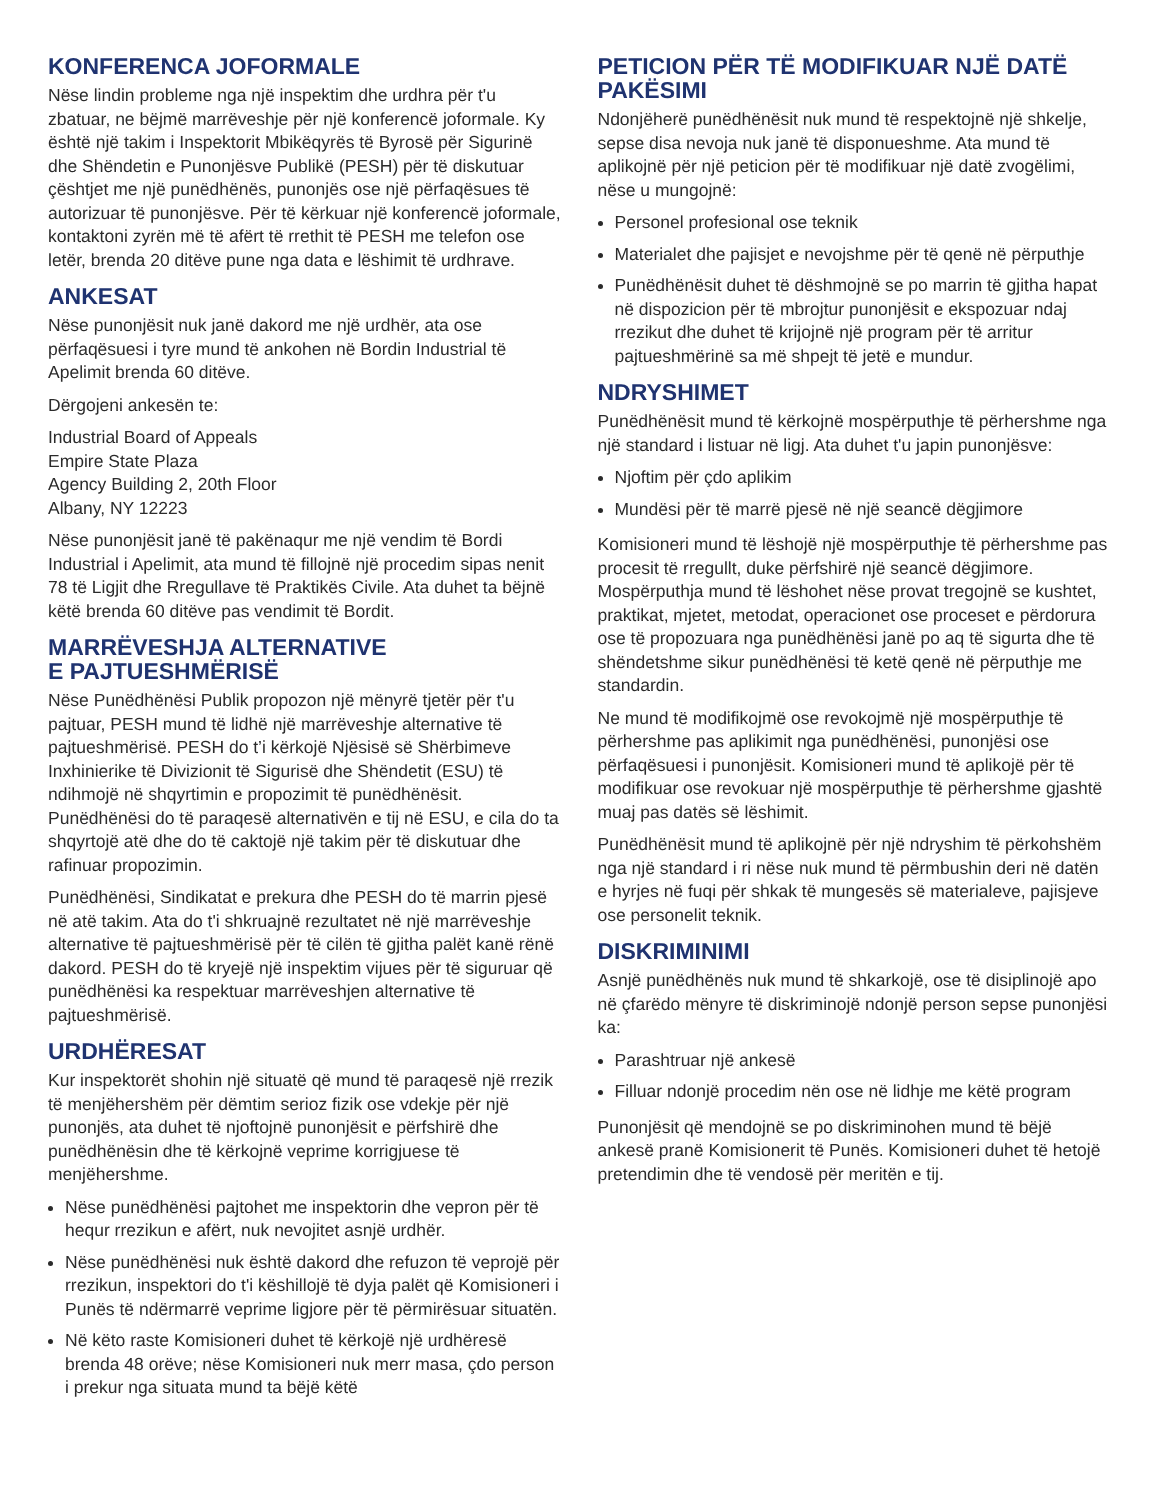KONFERENCA JOFORMALE
Nëse lindin probleme nga një inspektim dhe urdhra për t'u zbatuar, ne bëjmë marrëveshje për një konferencë joformale. Ky është një takim i Inspektorit Mbikëqyrës të Byrosë për Sigurinë dhe Shëndetin e Punonjësve Publikë (PESH) për të diskutuar çështjet me një punëdhënës, punonjës ose një përfaqësues të autorizuar të punonjësve. Për të kërkuar një konferencë joformale, kontaktoni zyrën më të afërt të rrethit të PESH me telefon ose letër, brenda 20 ditëve pune nga data e lëshimit të urdhrave.
ANKESAT
Nëse punonjësit nuk janë dakord me një urdhër, ata ose përfaqësuesi i tyre mund të ankohen në Bordin Industrial të Apelimit brenda 60 ditëve.
Dërgojeni ankesën te:
Industrial Board of Appeals
Empire State Plaza
Agency Building 2, 20th Floor
Albany, NY 12223
Nëse punonjësit janë të pakënaqur me një vendim të Bordi Industrial i Apelimit, ata mund të fillojnë një procedim sipas nenit 78 të Ligjit dhe Rregullave të Praktikës Civile. Ata duhet ta bëjnë këtë brenda 60 ditëve pas vendimit të Bordit.
MARRËVESHJA ALTERNATIVE
E PAJTUESHMËRISË
Nëse Punëdhënësi Publik propozon një mënyrë tjetër për t'u pajtuar, PESH mund të lidhë një marrëveshje alternative të pajtueshmërisë. PESH do t’i kërkojë Njësisë së Shërbimeve Inxhinierike të Divizionit të Sigurisë dhe Shëndetit (ESU) të ndihmojë në shqyrtimin e propozimit të punëdhënësit. Punëdhënësi do të paraqesë alternativën e tij në ESU, e cila do ta shqyrtojë atë dhe do të caktojë një takim për të diskutuar dhe rafinuar propozimin.
Punëdhënësi, Sindikatat e prekura dhe PESH do të marrin pjesë në atë takim. Ata do t'i shkruajnë rezultatet në një marrëveshje alternative të pajtueshmërisë për të cilën të gjitha palët kanë rënë dakord. PESH do të kryejë një inspektim vijues për të siguruar që punëdhënësi ka respektuar marrëveshjen alternative të pajtueshmërisë.
URDHËRESAT
Kur inspektorët shohin një situatë që mund të paraqesë një rrezik të menjëhershëm për dëmtim serioz fizik ose vdekje për një punonjës, ata duhet të njoftojnë punonjësit e përfshirë dhe punëdhënësin dhe të kërkojnë veprime korrigjuese të menjëhershme.
Nëse punëdhënësi pajtohet me inspektorin dhe vepron për të hequr rrezikun e afërt, nuk nevojitet asnjë urdhër.
Nëse punëdhënësi nuk është dakord dhe refuzon të veprojë për rrezikun, inspektori do t'i këshillojë të dyja palët që Komisioneri i Punës të ndërmarrë veprime ligjore për të përmirësuar situatën.
Në këto raste Komisioneri duhet të kërkojë një urdhëresë brenda 48 orëve; nëse Komisioneri nuk merr masa, çdo person i prekur nga situata mund ta bëjë këtë
PETICION PËR TË MODIFIKUAR NJË DATË PAKËSIMI
Ndonjëherë punëdhënësit nuk mund të respektojnë një shkelje, sepse disa nevoja nuk janë të disponueshme. Ata mund të aplikojnë për një peticion për të modifikuar një datë zvogëlimi, nëse u mungojnë:
Personel profesional ose teknik
Materialet dhe pajisjet e nevojshme për të qenë në përputhje
Punëdhënësit duhet të dëshmojnë se po marrin të gjitha hapat në dispozicion për të mbrojtur punonjësit e ekspozuar ndaj rrezikut dhe duhet të krijojnë një program për të arritur pajtueshmërinë sa më shpejt të jetë e mundur.
NDRYSHIMET
Punëdhënësit mund të kërkojnë mospërputhje të përhershme nga një standard i listuar në ligj. Ata duhet t'u japin punonjësve:
Njoftim për çdo aplikim
Mundësi për të marrë pjesë në një seancë dëgjimore
Komisioneri mund të lëshojë një mospërputhje të përhershme pas procesit të rregullt, duke përfshirë një seancë dëgjimore. Mospërputhja mund të lëshohet nëse provat tregojnë se kushtet, praktikat, mjetet, metodat, operacionet ose proceset e përdorura ose të propozuara nga punëdhënësi janë po aq të sigurta dhe të shëndetshme sikur punëdhënësi të ketë qenë në përputhje me standardin.
Ne mund të modifikojmë ose revokojmë një mospërputhje të përhershme pas aplikimit nga punëdhënësi, punonjësi ose përfaqësuesi i punonjësit. Komisioneri mund të aplikojë për të modifikuar ose revokuar një mospërputhje të përhershme gjashtë muaj pas datës së lëshimit.
Punëdhënësit mund të aplikojnë për një ndryshim të përkohshëm nga një standard i ri nëse nuk mund të përmbushin deri në datën e hyrjes në fuqi për shkak të mungesës së materialeve, pajisjeve ose personelit teknik.
DISKRIMINIMI
Asnjë punëdhënës nuk mund të shkarkojë, ose të disiplinojë apo në çfarëdo mënyre të diskriminojë ndonjë person sepse punonjësi ka:
Parashtruar një ankesë
Filluar ndonjë procedim nën ose në lidhje me këtë program
Punonjësit që mendojnë se po diskriminohen mund të bëjë ankesë pranë Komisionerit të Punës. Komisioneri duhet të hetojë pretendimin dhe të vendosë për meritën e tij.